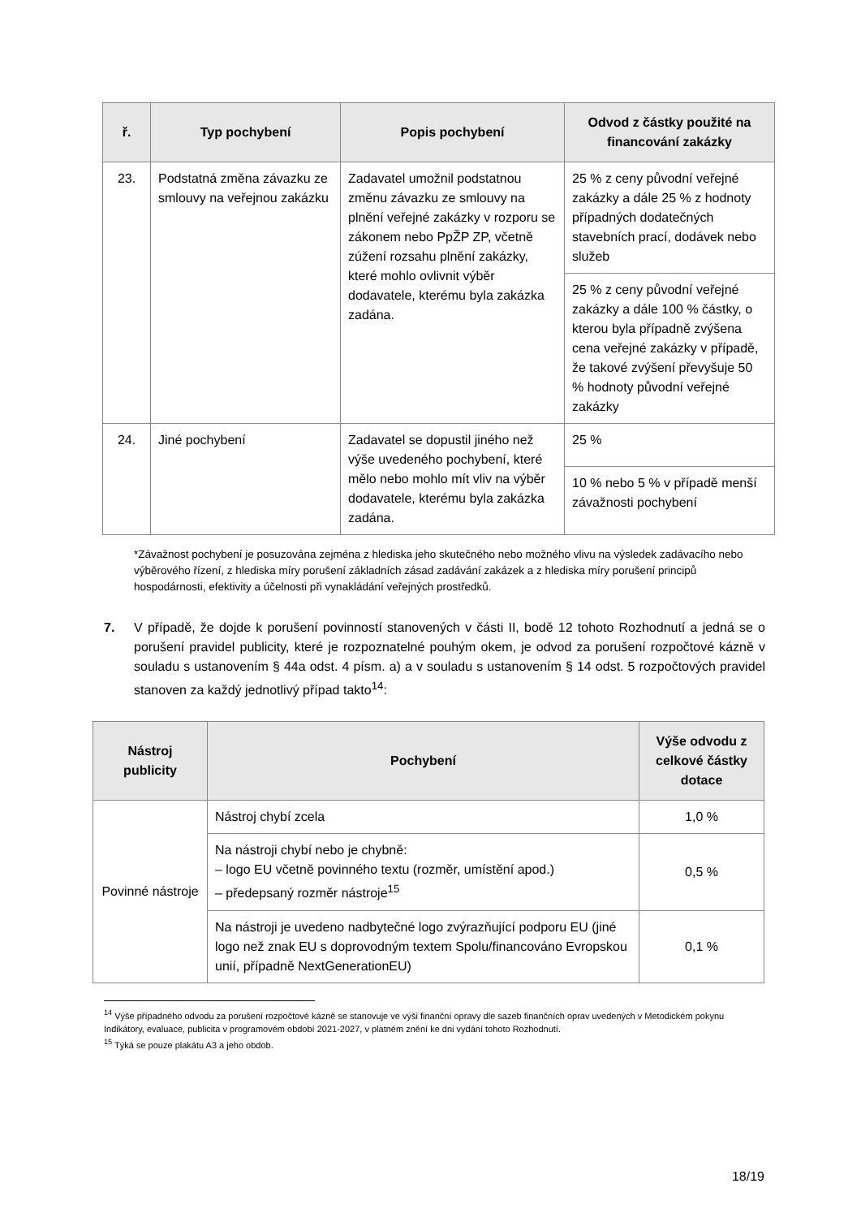| ř. | Typ pochybení | Popis pochybení | Odvod z částky použité na financování zakázky |
| --- | --- | --- | --- |
| 23. | Podstatná změna závazku ze smlouvy na veřejnou zakázku | Zadavatel umožnil podstatnou změnu závazku ze smlouvy na plnění veřejné zakázky v rozporu se zákonem nebo PpŽP ZP, včetně zúžení rozsahu plnění zakázky, které mohlo ovlivnit výběr dodavatele, kterému byla zakázka zadána. | 25 % z ceny původní veřejné zakázky a dále 25 % z hodnoty případných dodatečných stavebních prací, dodávek nebo služeb |
| | | | 25 % z ceny původní veřejné zakázky a dále 100 % částky, o kterou byla případně zvýšena cena veřejné zakázky v případě, že takové zvýšení převyšuje 50 % hodnoty původní veřejné zakázky |
| 24. | Jiné pochybení | Zadavatel se dopustil jiného než výše uvedeného pochybení, které mělo nebo mohlo mít vliv na výběr dodavatele, kterému byla zakázka zadána. | 25 % |
| | | | 10 % nebo 5 % v případě menší závažnosti pochybení |
*Závažnost pochybení je posuzována zejména z hlediska jeho skutečného nebo možného vlivu na výsledek zadávacího nebo výběrového řízení, z hlediska míry porušení základních zásad zadávání zakázek a z hlediska míry porušení principů hospodárnosti, efektivity a účelnosti při vynakládání veřejných prostředků.
7. V případě, že dojde k porušení povinností stanovených v části II, bodě 12 tohoto Rozhodnutí a jedná se o porušení pravidel publicity, které je rozpoznatelné pouhým okem, je odvod za porušení rozpočtové kázně v souladu s ustanovením § 44a odst. 4 písm. a) a v souladu s ustanovením § 14 odst. 5 rozpočtových pravidel stanoven za každý jednotlivý případ takto<sup>14</sup>:
| Nástroj publicity | Pochybení | Výše odvodu z celkové částky dotace |
| --- | --- | --- |
| Povinné nástroje | Nástroj chybí zcela | 1,0 % |
| | Na nástroji chybí nebo je chybně: – logo EU včetně povinného textu (rozměr, umístění apod.) – předepsaný rozměr nástroje<sup>15</sup> | 0,5 % |
| | Na nástroji je uvedeno nadbytečné logo zvýrazňující podporu EU (jiné logo než znak EU s doprovodným textem Spolu/financováno Evropskou unií, případně NextGenerationEU) | 0,1 % |
<sup>14</sup> Výše případného odvodu za porušení rozpočtové kázně se stanovuje ve výši finanční opravy dle sazeb finančních oprav uvedených v Metodickém pokynu Indikátory, evaluace, publicita v programovém období 2021-2027, v platném znění ke dni vydání tohoto Rozhodnutí.
<sup>15</sup> Týká se pouze plakátu A3 a jeho obdob.
18/19